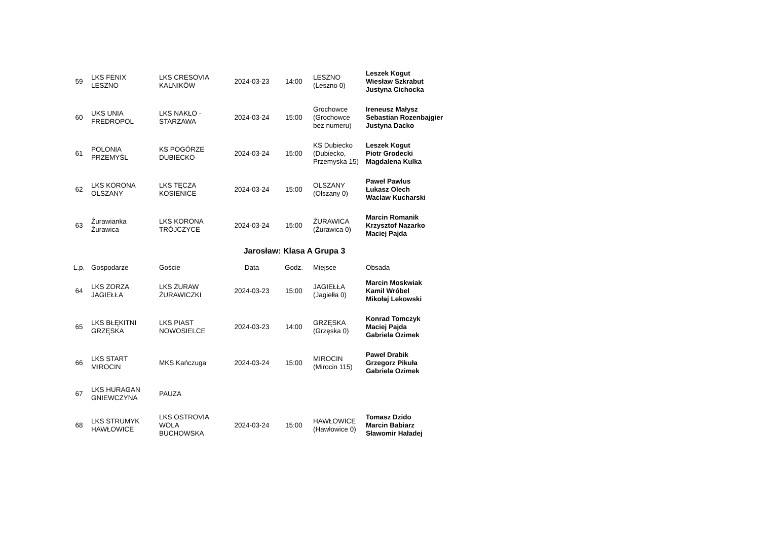| 59 | LKS FENIX LESZNO | LKS CRESOVIA KALNIKÓW | 2024-03-23 | 14:00 | LESZNO (Leszno 0) | Leszek Kogut Wiesław Szkrabut Justyna Cichocka |
| 60 | UKS UNIA FREDROPOL | LKS NAKŁO - STARZAWA | 2024-03-24 | 15:00 | Grochowce (Grochowce bez numeru) | Ireneusz Małysz Sebastian Rozenbajgier Justyna Dacko |
| 61 | POLONIA PRZEMYŚL | KS POGÓRZE DUBIECKO | 2024-03-24 | 15:00 | KS Dubiecko (Dubiecko, Przemyska 15) | Leszek Kogut Piotr Grodecki Magdalena Kulka |
| 62 | LKS KORONA OLSZANY | LKS TĘCZA KOSIENICE | 2024-03-24 | 15:00 | OLSZANY (Olszany 0) | Paweł Pawlus Łukasz Olech Waclaw Kucharski |
| 63 | Żurawianka Żurawica | LKS KORONA TRÓJCZYCE | 2024-03-24 | 15:00 | ŻURAWICA (Żurawica 0) | Marcin Romanik Krzysztof Nazarko Maciej Pajda |
Jarosław: Klasa A Grupa 3
| L.p. | Gospodarze | Goście | Data | Godz. | Miejsce | Obsada |
| --- | --- | --- | --- | --- | --- | --- |
| 64 | LKS ZORZA JAGIEŁŁA | LKS ŻURAW ŻURAWICZKI | 2024-03-23 | 15:00 | JAGIEŁŁA (Jagiełła 0) | Marcin Moskwiak Kamil Wróbel Mikołaj Lekowski |
| 65 | LKS BŁĘKITNI GRZĘSKA | LKS PIAST NOWOSIELCE | 2024-03-23 | 14:00 | GRZĘSKA (Grzęska 0) | Konrad Tomczyk Maciej Pajda Gabriela Ozimek |
| 66 | LKS START MIROCIN | MKS Kańczuga | 2024-03-24 | 15:00 | MIROCIN (Mirocin 115) | Paweł Drabik Grzegorz Pikuła Gabriela Ozimek |
| 67 | LKS HURAGAN GNIEWCZYNA | PAUZA | | | | |
| 68 | LKS STRUMYK HAWŁOWICE | LKS OSTROVIA WOLA BUCHOWSKA | 2024-03-24 | 15:00 | HAWŁOWICE (Hawłowice 0) | Tomasz Dzido Marcin Babiarz Sławomir Haładej |